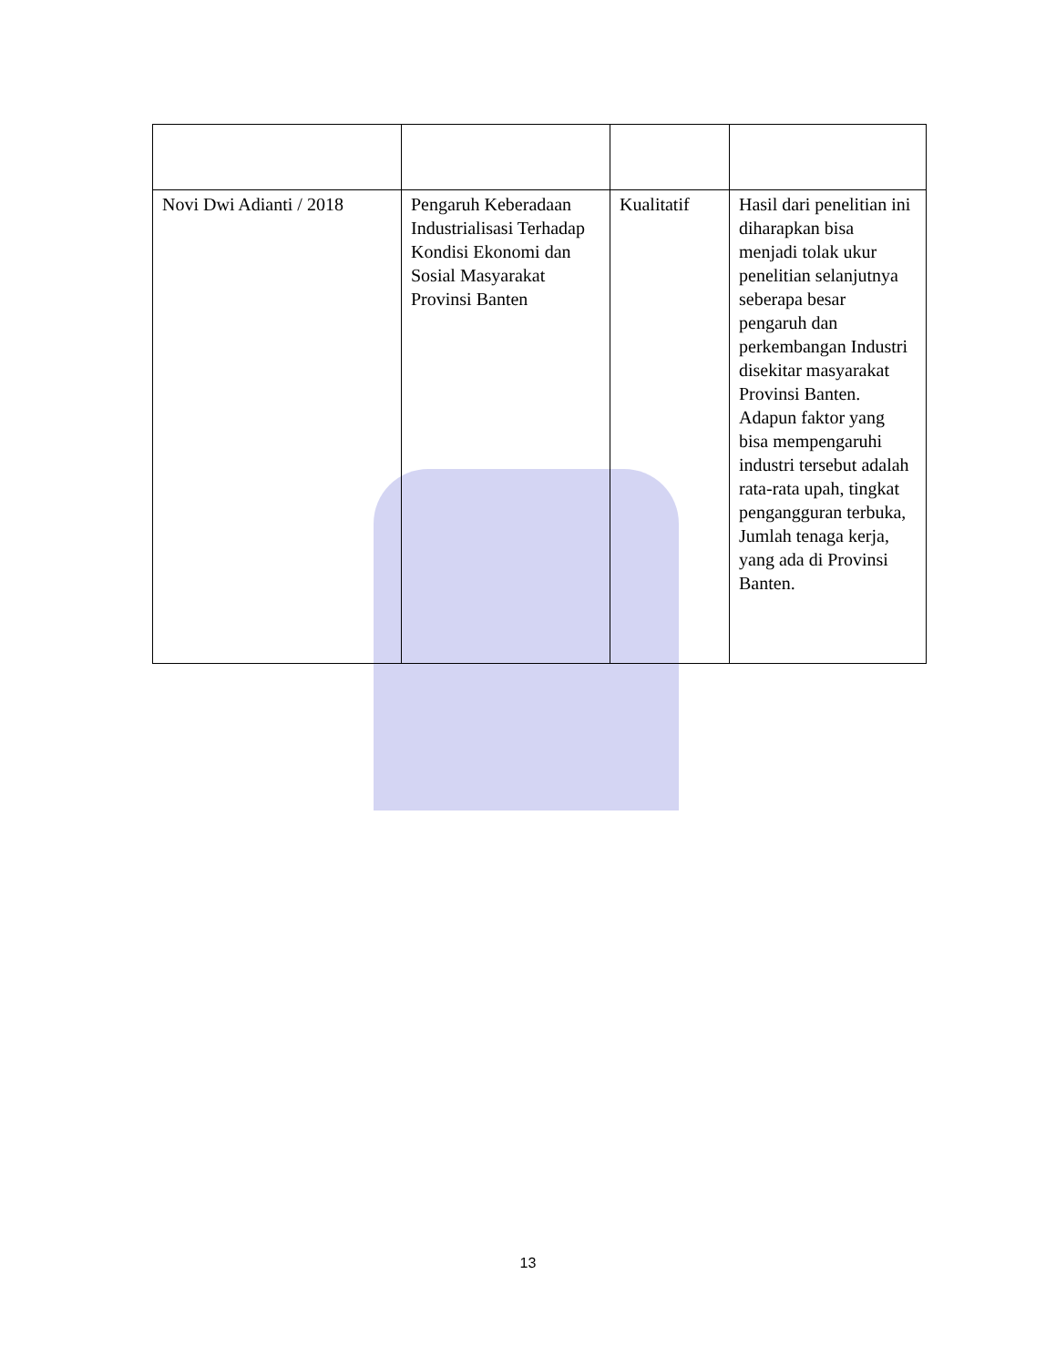| Novi Dwi Adianti / 2018 | Pengaruh Keberadaan Industrialisasi Terhadap Kondisi Ekonomi dan Sosial Masyarakat Provinsi Banten | Kualitatif | Hasil dari penelitian ini diharapkan bisa menjadi tolak ukur penelitian selanjutnya seberapa besar pengaruh dan perkembangan Industri disekitar masyarakat Provinsi Banten. Adapun faktor yang bisa mempengaruhi industri tersebut adalah rata-rata upah, tingkat pengangguran terbuka, Jumlah tenaga kerja, yang ada di Provinsi Banten. |
13